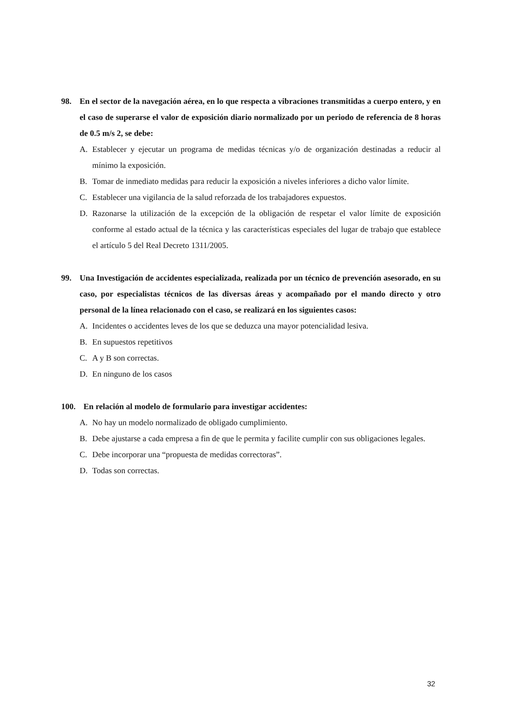98. En el sector de la navegación aérea, en lo que respecta a vibraciones transmitidas a cuerpo entero, y en el caso de superarse el valor de exposición diario normalizado por un periodo de referencia de 8 horas de 0.5 m/s 2, se debe:
A. Establecer y ejecutar un programa de medidas técnicas y/o de organización destinadas a reducir al mínimo la exposición.
B. Tomar de inmediato medidas para reducir la exposición a niveles inferiores a dicho valor límite.
C. Establecer una vigilancia de la salud reforzada de los trabajadores expuestos.
D. Razonarse la utilización de la excepción de la obligación de respetar el valor límite de exposición conforme al estado actual de la técnica y las características especiales del lugar de trabajo que establece el artículo 5 del Real Decreto 1311/2005.
99. Una Investigación de accidentes especializada, realizada por un técnico de prevención asesorado, en su caso, por especialistas técnicos de las diversas áreas y acompañado por el mando directo y otro personal de la línea relacionado con el caso, se realizará en los siguientes casos:
A. Incidentes o accidentes leves de los que se deduzca una mayor potencialidad lesiva.
B. En supuestos repetitivos
C. A y B son correctas.
D. En ninguno de los casos
100. En relación al modelo de formulario para investigar accidentes:
A. No hay un modelo normalizado de obligado cumplimiento.
B. Debe ajustarse a cada empresa a fin de que le permita y facilite cumplir con sus obligaciones legales.
C. Debe incorporar una “propuesta de medidas correctoras”.
D. Todas son correctas.
32